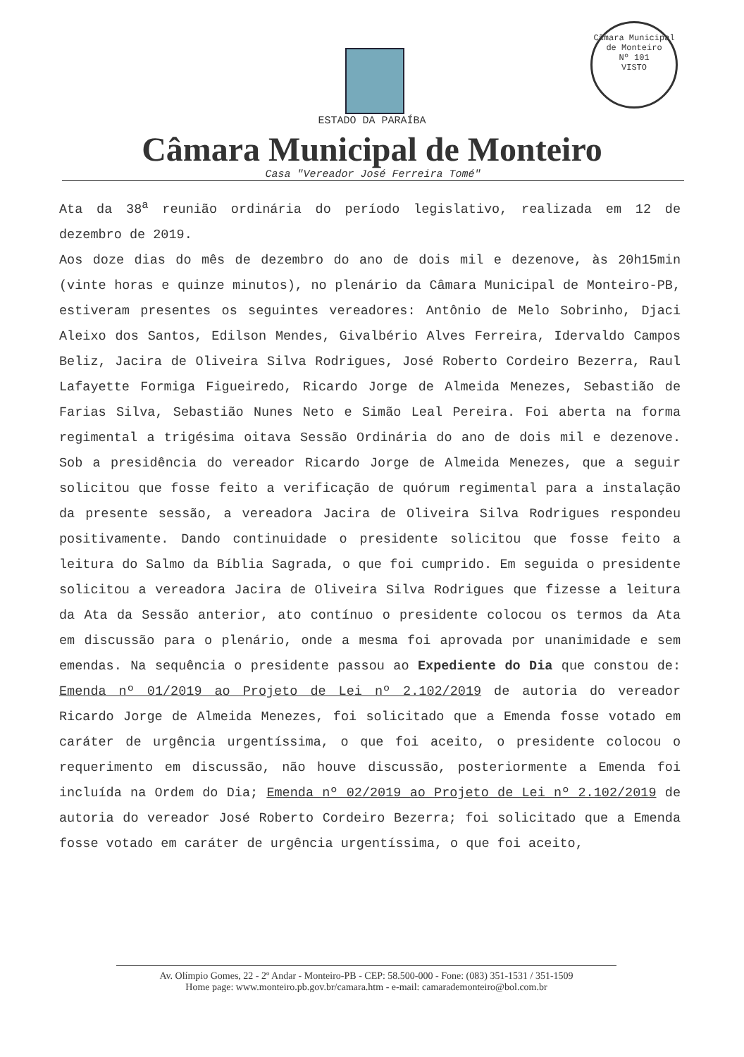Câmara Municipal de Monteiro
Nº 101
VISTO
ESTADO DA PARAÍBA
Câmara Municipal de Monteiro
Casa "Vereador José Ferreira Tomé"
Ata da 38<sup>a</sup> reunião ordinária do período legislativo, realizada em 12 de dezembro de 2019.
Aos doze dias do mês de dezembro do ano de dois mil e dezenove, às 20h15min (vinte horas e quinze minutos), no plenário da Câmara Municipal de Monteiro-PB, estiveram presentes os seguintes vereadores: Antônio de Melo Sobrinho, Djaci Aleixo dos Santos, Edilson Mendes, Givalbério Alves Ferreira, Idervaldo Campos Beliz, Jacira de Oliveira Silva Rodrigues, José Roberto Cordeiro Bezerra, Raul Lafayette Formiga Figueiredo, Ricardo Jorge de Almeida Menezes, Sebastião de Farias Silva, Sebastião Nunes Neto e Simão Leal Pereira. Foi aberta na forma regimental a trigésima oitava Sessão Ordinária do ano de dois mil e dezenove. Sob a presidência do vereador Ricardo Jorge de Almeida Menezes, que a seguir solicitou que fosse feito a verificação de quórum regimental para a instalação da presente sessão, a vereadora Jacira de Oliveira Silva Rodrigues respondeu positivamente. Dando continuidade o presidente solicitou que fosse feito a leitura do Salmo da Bíblia Sagrada, o que foi cumprido. Em seguida o presidente solicitou a vereadora Jacira de Oliveira Silva Rodrigues que fizesse a leitura da Ata da Sessão anterior, ato contínuo o presidente colocou os termos da Ata em discussão para o plenário, onde a mesma foi aprovada por unanimidade e sem emendas. Na sequência o presidente passou ao Expediente do Dia que constou de: Emenda nº 01/2019 ao Projeto de Lei nº 2.102/2019 de autoria do vereador Ricardo Jorge de Almeida Menezes, foi solicitado que a Emenda fosse votado em caráter de urgência urgentíssima, o que foi aceito, o presidente colocou o requerimento em discussão, não houve discussão, posteriormente a Emenda foi incluída na Ordem do Dia; Emenda nº 02/2019 ao Projeto de Lei nº 2.102/2019 de autoria do vereador José Roberto Cordeiro Bezerra; foi solicitado que a Emenda fosse votado em caráter de urgência urgentíssima, o que foi aceito,
Av. Olímpio Gomes, 22 - 2º Andar - Monteiro-PB - CEP: 58.500-000 - Fone: (083) 351-1531 / 351-1509
Home page: www.monteiro.pb.gov.br/camara.htm - e-mail: camarademonteiro@bol.com.br